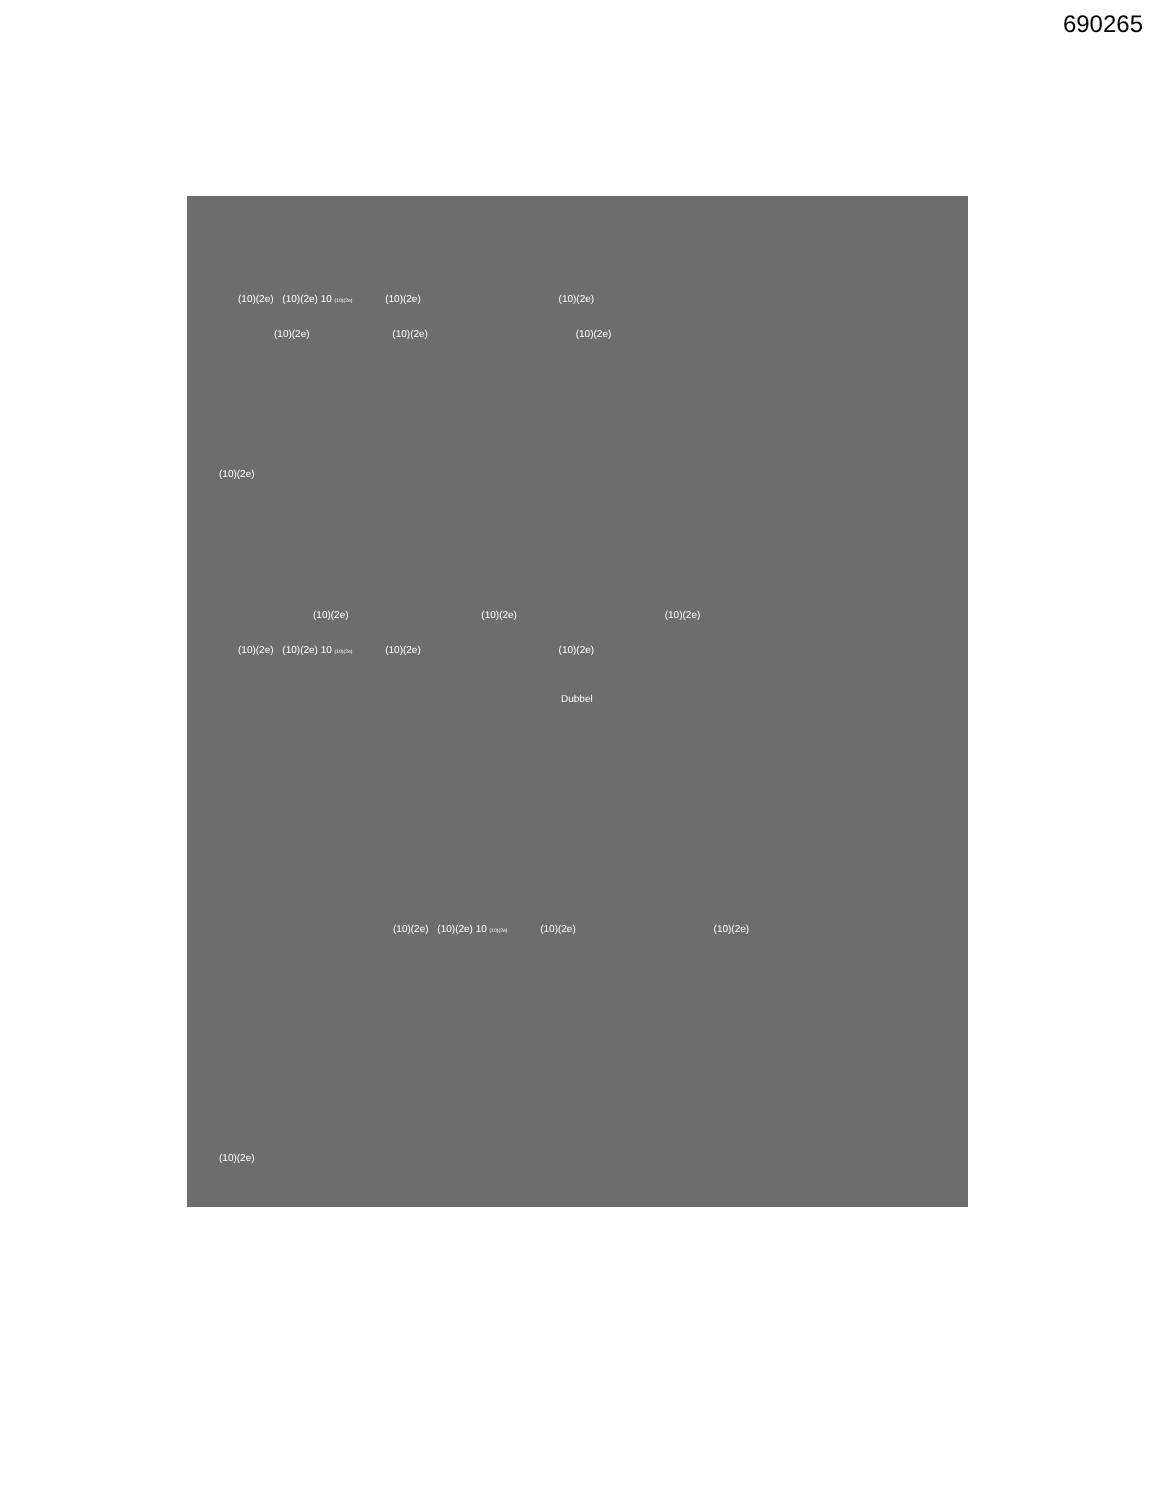690265
(10)(2e) (10)(2e) 10 (10)(2e) (10)(2e) (10)(2e)
(10)(2e) (10)(2e) (10)(2e)
(10)(2e)
(10)(2e) (10)(2e) (10)(2e)
(10)(2e) (10)(2e) 10 (10)(2e) (10)(2e) (10)(2e)
Dubbel
(10)(2e) (10)(2e) 10 (10)(2e) (10)(2e) (10)(2e)
(10)(2e)